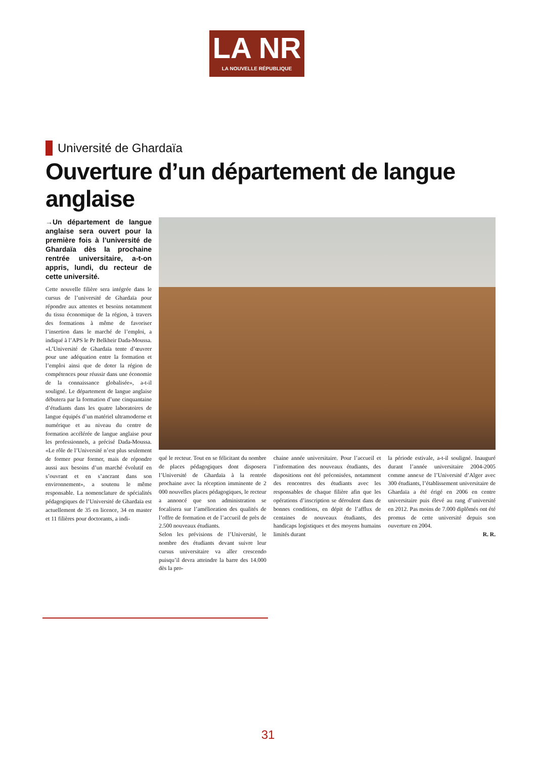LA NR
LA NOUVELLE RÉPUBLIQUE
Université de Ghardaïa
Ouverture d’un département de langue anglaise
→Un département de langue anglaise sera ouvert pour la première fois à l’université de Ghardaïa dès la prochaine rentrée universitaire, a-t-on appris, lundi, du recteur de cette université.
Cette nouvelle filière sera intégrée dans le cursus de l’université de Ghardaïa pour répondre aux attentes et besoins notamment du tissu économique de la région, à travers des formations à même de favoriser l’insertion dans le marché de l’emploi, a indiqué à l’APS le Pr Belkheir Dada-Moussa. «L’Université de Ghardaïa tente d’œuvrer pour une adéquation entre la formation et l’emploi ainsi que de doter la région de compétences pour réussir dans une économie de la connaissance globalisée», a-t-il souligné. Le département de langue anglaise débutera par la formation d’une cinquantaine d’étudiants dans les quatre laboratoires de langue équipés d’un matériel ultramoderne et numérique et au niveau du centre de formation accélérée de langue anglaise pour les professionnels, a précisé Dada-Moussa. «Le rôle de l’Université n’est plus seulement de former pour former, mais de répondre aussi aux besoins d’un marché évolutif en s’ouvrant et en s’ancrant dans son environnement», a soutenu le même responsable. La nomenclature de spécialités pédagogiques de l’Université de Ghardaïa est actuellement de 35 en licence, 34 en master et 11 filières pour doctorants, a indi-
qué le recteur. Tout en se félicitant du nombre de places pédagogiques dont disposera l’Université de Ghardaïa à la rentrée prochaine avec la réception imminente de 2 000 nouvelles places pédagogiques, le recteur a annoncé que son administration se focalisera sur l’amélioration des qualités de l’offre de formation et de l’accueil de près de 2.500 nouveaux étudiants.
Selon les prévisions de l’Université, le nombre des étudiants devant suivre leur cursus universitaire va aller crescendo puisqu’il devra atteindre la barre des 14.000 dès la pro-
chaine année universitaire. Pour l’accueil et l’information des nouveaux étudiants, des dispositions ont été préconisées, notamment des rencontres des étudiants avec les responsables de chaque filière afin que les opérations d’inscription se déroulent dans de bonnes conditions, en dépit de l’afflux de centaines de nouveaux étudiants, des handicaps logistiques et des moyens humains limités durant
la période estivale, a-t-il souligné. Inauguré durant l’année universitaire 2004-2005 comme annexe de l’Université d’Alger avec 300 étudiants, l’établissement universitaire de Ghardaïa a été érigé en 2006 en centre universitaire puis élevé au rang d’université en 2012. Pas moins de 7.000 diplômés ont été promus de cette université depuis son ouverture en 2004.
R. R.
31